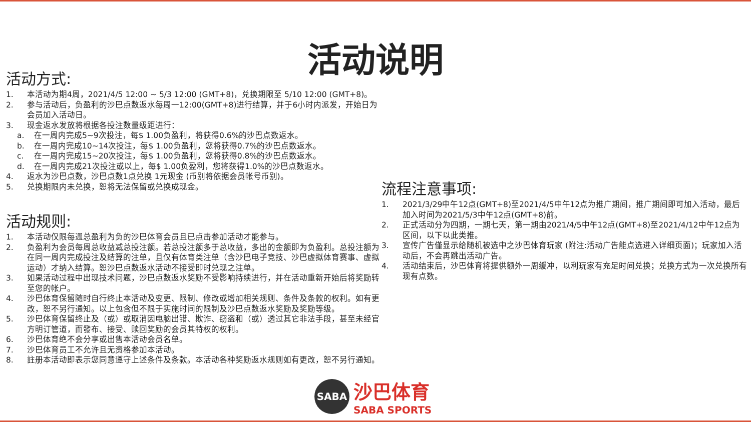活动说明
活动方式:
1. 本活动为期4周，2021/4/5 12:00 ~ 5/3 12:00 (GMT+8)，兑换期限至 5/10 12:00 (GMT+8)。
2. 参与活动后，负盈利的沙巴点数返水每周一12:00(GMT+8)进行结算，并于6小时内派发，开始日为会员加入活动日。
3. 现金返水发放将根据各投注数量级距进行：
a. 在一周内完成5~9次投注，每$ 1.00负盈利，将获得0.6%的沙巴点数返水。
b. 在一周内完成10~14次投注，每$ 1.00负盈利，您将获得0.7%的沙巴点数返水。
c. 在一周内完成15~20次投注，每$ 1.00负盈利，您将获得0.8%的沙巴点数返水。
d. 在一周内完成21次投注或以上，每$ 1.00负盈利，您将获得1.0%的沙巴点数返水。
4. 返水为沙巴点数，沙巴点数1点兑换 1元现金 (币别将依据会员帐号币别)。
5. 兑换期限内未兑换，恕将无法保留或兑换成现金。
活动规则:
1. 本活动仅限每週总盈利为负的沙巴体育会员且已点击参加活动才能参与。
2. 负盈利为会员每周总收益减总投注额。若总投注额多于总收益，多出的金额即为负盈利。总投注额为在同一周内完成投注及结算的注单，且仅有体育类注单（含沙巴电子竞技、沙巴虚拟体育赛事、虚拟运动）才纳入结算。恕沙巴点数返水活动不接受即时兑现之注单。
3. 如果活动过程中出现技术问题，沙巴点数返水奖励不受影响持续进行，并在活动重新开始后将奖励转至您的帐户。
4. 沙巴体育保留随时自行终止本活动及变更、限制、修改或增加相关规则、条件及条款的权利。如有更改，恕不另行通知。以上包含但不限于实施时间的限制及沙巴点数返水奖励及奖励等级。
5. 沙巴体育保留终止及（或）或取消因电脑出错、欺诈、窃盗和（或）透过其它非法手段，甚至未经官方明订管道，而發布、接受、赎回奖励的会员其特权的权利。
6. 沙巴体育绝不会分享或出售本活动会员名单。
7. 沙巴体育员工不允许且无资格参加本活动。
8. 註册本活动即表示您同意遵守上述条件及条款。本活动各种奖励返水规则如有更改，恕不另行通知。
流程注意事项:
1. 2021/3/29中午12点(GMT+8)至2021/4/5中午12点为推广期间，推广期间即可加入活动，最后加入时间为2021/5/3中午12点(GMT+8)前。
2. 正式活动分为四期，一期七天，第一期由2021/4/5中午12点(GMT+8)至2021/4/12中午12点为区间，以下以此类推。
3. 宣传广告僅显示给随机被选中之沙巴体育玩家 (附注:活动广告能点选进入详细页面)；玩家加入活动后，不会再跳出活动广告。
4. 活动结束后，沙巴体育将提供额外一周缓冲，以利玩家有充足时间兑换；兑换方式为一次兑换所有现有点数。
SABA
沙巴体育
SABA SPORTS